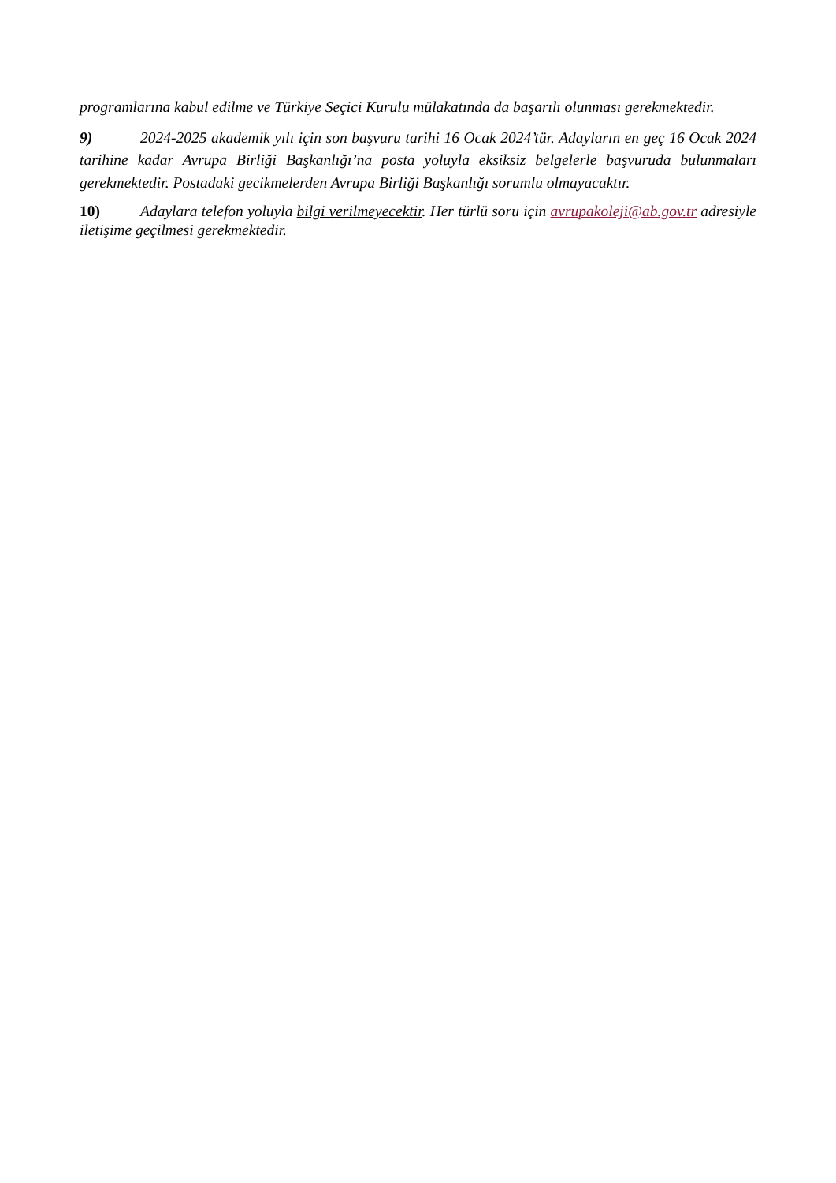programlarına kabul edilme ve Türkiye Seçici Kurulu mülakatında da başarılı olunması gerekmektedir.
9) 2024-2025 akademik yılı için son başvuru tarihi 16 Ocak 2024’tür. Adayların en geç 16 Ocak 2024 tarihine kadar Avrupa Birliği Başkanlığı’na posta yoluyla eksiksiz belgelerle başvuruda bulunmaları gerekmektedir. Postadaki gecikmelerden Avrupa Birliği Başkanlığı sorumlu olmayacaktır.
10) Adaylara telefon yoluyla bilgi verilmeyecektir. Her türlü soru için avrupakoleji@ab.gov.tr adresiyle iletişime geçilmesi gerekmektedir.